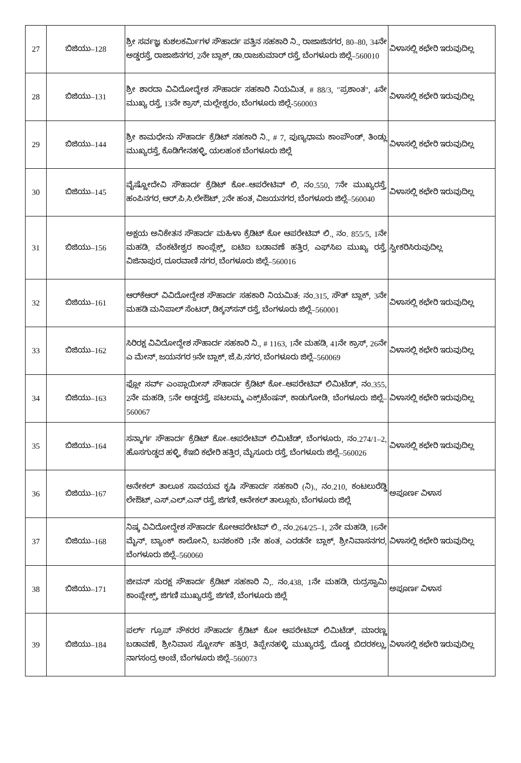| 27 | ಬಿಜಿಯು–128 | ಶ್ರೀ ಸರ್ವಜ್ಞ ಕುಶಲಕರ್ಮಿಗಳ ಸೌಹಾರ್ದ ಪತ್ತಿನ ಸಹಕಾರಿ ನಿ., ರಾಜಾಜಿನಗರ, 80–80, 34ನೇ ಅಡ್ಡರಸ್ತೆ, ರಾಜಾಜಿನಗರ, 2ನೇ ಬ್ಲಾಕ್, ಡಾ.ರಾಜಕುಮಾರ್ ರಸ್ತೆ, ಬೆಂಗಳೂರು ಜಿಲ್ಲೆ–560010 | ವಿಳಾಸಲ್ಲಿ ಕಛೇರಿ ಇರುವುದಿಲ್ಲ |
| 28 | ಬಿಜಿಯು–131 | ಶ್ರೀ ಶಾರದಾ ವಿವಿದೋದ್ಧೇಶ ಸೌಹಾರ್ದ ಸಹಕಾರಿ ನಿಯಮಿತ, # 88/3, "ಪ್ರಶಾಂತ", 4ನೇ ಮುಖ್ಯ ರಸ್ತೆ, 13ನೇ ಕ್ರಾಸ್, ಮಲ್ಲೇಶ್ವರಂ, ಬೆಂಗಳೂರು ಜಿಲ್ಲೆ-560003 | ವಿಳಾಸಲ್ಲಿ ಕಛೇರಿ ಇರುವುದಿಲ್ಲ |
| 29 | ಬಿಜಿಯು–144 | ಶ್ರೀ ಕಾಮಧೇನು ಸೌಹಾರ್ದ ಕ್ರೆಡಿಟ್ ಸಹಕಾರಿ ನಿ., # 7, ಪುಣ್ಯಧಾಮ ಕಾಂಪೌಂಡ್, ತಿಂಡ್ಲು ಮುಖ್ಯರಸ್ತೆ, ಕೊಡಿಗೇನಹಳ್ಳಿ, ಯಲಹಂಕ ಬೆಂಗಳೂರು ಜಿಲ್ಲೆ | ವಿಳಾಸಲ್ಲಿ ಕಛೇರಿ ಇರುವುದಿಲ್ಲ |
| 30 | ಬಿಜಿಯು–145 | ವೈಷ್ಣೋದೇವಿ ಸೌಹಾರ್ದ ಕ್ರೆಡಿಟ್ ಕೋ–ಆಪರೇಟಿವ್ ಲಿ, ನಂ.550, 7ನೇ ಮುಖ್ಯರಸ್ತೆ, ಹಂಪಿನಗರ, ಆರ್.ಪಿ.ಸಿ.ಲೇಔಟ್, 2ನೇ ಹಂತ, ವಿಜಯನಗರ, ಬೆಂಗಳೂರು ಜಿಲ್ಲೆ–560040 | ವಿಳಾಸಲ್ಲಿ ಕಛೇರಿ ಇರುವುದಿಲ್ಲ |
| 31 | ಬಿಜಿಯು–156 | ಅಕ್ಷಯ ಅನಿಕೇತನ ಸೌಹಾರ್ದ ಮಹಿಳಾ ಕ್ರೆಡಿಟ್ ಕೋ ಆಪರೇಟಿವ್ ಲಿ., ನಂ. 855/5, 1ನೇ ಮಹಡಿ, ವೆಂಕಟೇಶ್ವರ ಕಾಂಪ್ಲೆಕ್ಸ್, ಐಟಿಐ ಬಡಾವಣೆ ಹತ್ತಿರ, ಎಫ್‌ಸಿಐ ಮುಖ್ಯ ರಸ್ತೆ, ವಿಜಿನಾಪುರ, ದೂರವಾಣಿ ನಗರ, ಬೆಂಗಳೂರು ಜಿಲ್ಲೆ–560016 | ಸ್ವೀಕರಿಸಿರುವುದಿಲ್ಲ |
| 32 | ಬಿಜಿಯು–161 | ಆರ್‌ಕೆಆರ್ ವಿವಿದೋದ್ದೇಶ ಸೌಹಾರ್ದ ಸಹಕಾರಿ ನಿಯಮಿತ: ನಂ.315, ಸೌತ್ ಬ್ಲಾಕ್, 3ನೇ ಮಹಡಿ ಮನಿಪಾಲ್ ಸೆಂಟರ್, ಡಿಕ್ಕನ್‌ಸನ್ ರಸ್ತೆ, ಬೆಂಗಳೂರು ಜಿಲ್ಲೆ–560001 | ವಿಳಾಸಲ್ಲಿ ಕಛೇರಿ ಇರುವುದಿಲ್ಲ |
| 33 | ಬಿಜಿಯು–162 | ಸಿರಿರಕ್ಷ ವಿವಿದೋದ್ದೇಶ ಸೌಹಾರ್ದ ಸಹಕಾರಿ ನಿ., # 1163, 1ನೇ ಮಹಡಿ, 41ನೇ ಕ್ರಾಸ್, 26ನೇ ಎ ಮೇನ್, ಜಯನಗರ 9ನೇ ಬ್ಲಾಕ್, ಜೆ.ಪಿ.ನಗರ, ಬೆಂಗಳೂರು ಜಿಲ್ಲೆ–560069 | ವಿಳಾಸಲ್ಲಿ ಕಛೇರಿ ಇರುವುದಿಲ್ಲ |
| 34 | ಬಿಜಿಯು–163 | ಫ್ಲೋ ಸರ್ವ್ ಎಂಪ್ಲಾಯೀಸ್ ಸೌಹಾರ್ದ ಕ್ರೆಡಿಟ್ ಕೋ–ಆಪರೇಟಿವ್ ಲಿಮಿಟೆಡ್, ನಂ.355, 2ನೇ ಮಹಡಿ, 5ನೇ ಅಡ್ಡರಸ್ತೆ, ಪಟಲಮ್ಮ ಎಕ್ಸ್‌ಟೆಂಷನ್, ಕಾಡುಗೋಡಿ, ಬೆಂಗಳೂರು ಜಿಲ್ಲೆ–560067 | ವಿಳಾಸಲ್ಲಿ ಕಛೇರಿ ಇರುವುದಿಲ್ಲ |
| 35 | ಬಿಜಿಯು–164 | ಸನ್ಮಾರ್ಗ ಸೌಹಾರ್ದ ಕ್ರೆಡಿಟ್ ಕೋ–ಆಪರೇಟಿವ್ ಲಿಮಿಟೆಡ್, ಬೆಂಗಳೂರು, ನಂ.274/1–2, ಹೊಸಗುಡ್ಡದ ಹಳ್ಳಿ, ಕೆಇಬಿ ಕಛೇರಿ ಹತ್ತಿರ, ಮೈಸೂರು ರಸ್ತೆ, ಬೆಂಗಳೂರು ಜಿಲ್ಲೆ–560026 | ವಿಳಾಸಲ್ಲಿ ಕಛೇರಿ ಇರುವುದಿಲ್ಲ |
| 36 | ಬಿಜಿಯು–167 | ಅನೇಕಲ್ ತಾಲೂಕ ಸಾವಯವ ಕೃಷಿ ಸೌಹಾರ್ದ ಸಹಕಾರಿ (ನಿ)., ನಂ.210, ಕಂಟಲುರೆಡ್ಡಿ ಲೇಔಟ್, ಎಸ್.ಎಲ್.ಎನ್ ರಸ್ತೆ, ಜಿಗಣಿ, ಆನೇಕಲ್ ತಾಲ್ಲೂಕು, ಬೆಂಗಳೂರು ಜಿಲ್ಲೆ | ಅಪೂರ್ಣ ವಿಳಾಸ |
| 37 | ಬಿಜಿಯು–168 | ನಿಷ್ಕ ವಿವಿದೋದ್ದೇಶ ಸೌಹಾರ್ದ ಕೋಆಪರೇಟಿವ್ ಲಿ., ನಂ.264/25–1, 2ನೇ ಮಹಡಿ, 16ನೇ ಮೈನ್, ಬ್ಯಾಂಕ್ ಕಾಲೋನಿ, ಬನಶಂಕರಿ 1ನೇ ಹಂತ, ಎರಡನೇ ಬ್ಲಾಕ್, ಶ್ರೀನಿವಾಸನಗರ, ಬೆಂಗಳೂರು ಜಿಲ್ಲೆ–560060 | ವಿಳಾಸಲ್ಲಿ ಕಛೇರಿ ಇರುವುದಿಲ್ಲ |
| 38 | ಬಿಜಿಯು–171 | ಜೀವನ್ ಸುರಕ್ಷ ಸೌಹಾರ್ದ ಕ್ರೆಡಿಟ್ ಸಹಕಾರಿ ನಿ,. ನಂ.438, 1ನೇ ಮಹಡಿ, ರುದ್ರಸ್ವಾಮಿ ಕಾಂಪ್ಲೇಕ್ಸ್, ಜಿಗಣಿ ಮುಖ್ಯರಸ್ತೆ, ಜಿಗಣಿ, ಬೆಂಗಳೂರು ಜಿಲ್ಲೆ | ಅಪೂರ್ಣ ವಿಳಾಸ |
| 39 | ಬಿಜಿಯು–184 | ಪರ್ಲ್ ಗ್ರೂಪ್ ನೌಕರರ ಸೌಹಾರ್ದ ಕ್ರೆಡಿಟ್ ಕೋ ಆಪರೇಟಿವ್ ಲಿಮಿಟೆಡ್, ಮಾರಣ್ಣ ಬಡಾವಣೆ, ಶ್ರೀನಿವಾಸ ಸ್ಟೋರ್ಸ್ ಹತ್ತಿರ, ತಿಪ್ಪೇನಹಳ್ಳಿ ಮುಖ್ಯರಸ್ತೆ, ದೊಡ್ಡ ಬಿದರಕಲ್ಲು, ನಾಗಸಂದ್ರ ಅಂಚೆ, ಬೆಂಗಳೂರು ಜಿಲ್ಲೆ–560073 | ವಿಳಾಸಲ್ಲಿ ಕಛೇರಿ ಇರುವುದಿಲ್ಲ |